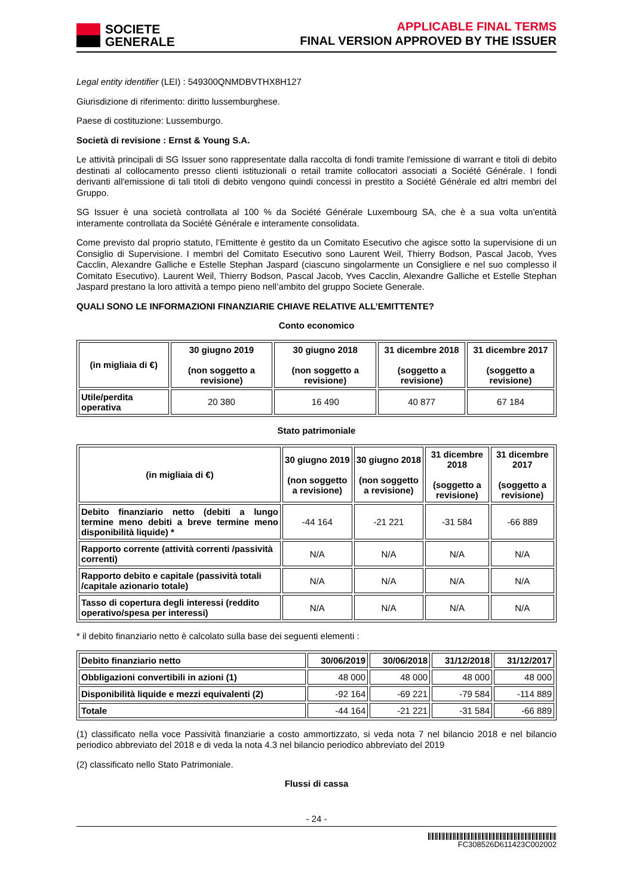SOCIETE
GENERALE
APPLICABLE FINAL TERMS
FINAL VERSION APPROVED BY THE ISSUER
Legal entity identifier (LEI) : 549300QNMDBVTHX8H127
Giurisdizione di riferimento: diritto lussemburghese.
Paese di costituzione: Lussemburgo.
Società di revisione : Ernst & Young S.A.
Le attività principali di SG Issuer sono rappresentate dalla raccolta di fondi tramite l'emissione di warrant e titoli di debito destinati al collocamento presso clienti istituzionali o retail tramite collocatori associati a Société Générale. I fondi derivanti all'emissione di tali titoli di debito vengono quindi concessi in prestito a Société Générale ed altri membri del Gruppo.
SG Issuer è una società controllata al 100 % da Société Générale Luxembourg SA, che è a sua volta un'entità interamente controllata da Société Générale e interamente consolidata.
Come previsto dal proprio statuto, l’Emittente è gestito da un Comitato Esecutivo che agisce sotto la supervisione di un Consiglio di Supervisione. I membri del Comitato Esecutivo sono Laurent Weil, Thierry Bodson, Pascal Jacob, Yves Cacclin, Alexandre Galliche e Estelle Stephan Jaspard (ciascuno singolarmente un Consigliere e nel suo complesso il Comitato Esecutivo). Laurent Weil, Thierry Bodson, Pascal Jacob, Yves Cacclin, Alexandre Galliche et Estelle Stephan Jaspard prestano la loro attività a tempo pieno nell’ambito del gruppo Societe Generale.
QUALI SONO LE INFORMAZIONI FINANZIARIE CHIAVE RELATIVE ALL’EMITTENTE?
Conto economico
| (in migliaia di €) | 30 giugno 2019 (non soggetto a revisione) | 30 giugno 2018 (non soggetto a revisione) | 31 dicembre 2018 (soggetto a revisione) | 31 dicembre 2017 (soggetto a revisione) |
| --- | --- | --- | --- | --- |
| Utile/perdita operativa | 20 380 | 16 490 | 40 877 | 67 184 |
Stato patrimoniale
| (in migliaia di €) | 30 giugno 2019 (non soggetto a revisione) | 30 giugno 2018 (non soggetto a revisione) | 31 dicembre 2018 (soggetto a revisione) | 31 dicembre 2017 (soggetto a revisione) |
| --- | --- | --- | --- | --- |
| Debito finanziario netto (debiti a lungo termine meno debiti a breve termine meno disponibilità liquide) * | -44 164 | -21 221 | -31 584 | -66 889 |
| Rapporto corrente (attività correnti /passività correnti) | N/A | N/A | N/A | N/A |
| Rapporto debito e capitale (passività totali /capitale azionario totale) | N/A | N/A | N/A | N/A |
| Tasso di copertura degli interessi (reddito operativo/spesa per interessi) | N/A | N/A | N/A | N/A |
* il debito finanziario netto è calcolato sulla base dei seguenti elementi :
| Debito finanziario netto | 30/06/2019 | 30/06/2018 | 31/12/2018 | 31/12/2017 |
| Obbligazioni convertibili in azioni (1) | 48 000 | 48 000 | 48 000 | 48 000 |
| Disponibilità liquide e mezzi equivalenti (2) | -92 164 | -69 221 | -79 584 | -114 889 |
| Totale | -44 164 | -21 221 | -31 584 | -66 889 |
(1) classificato nella voce Passività finanziarie a costo ammortizzato, si veda nota 7 nel bilancio 2018 e nel bilancio periodico abbreviato del 2018 e di veda la nota 4.3 nel bilancio periodico abbreviato del 2019
(2) classificato nello Stato Patrimoniale.
Flussi di cassa
- 24 -
FC308526D611423C002002